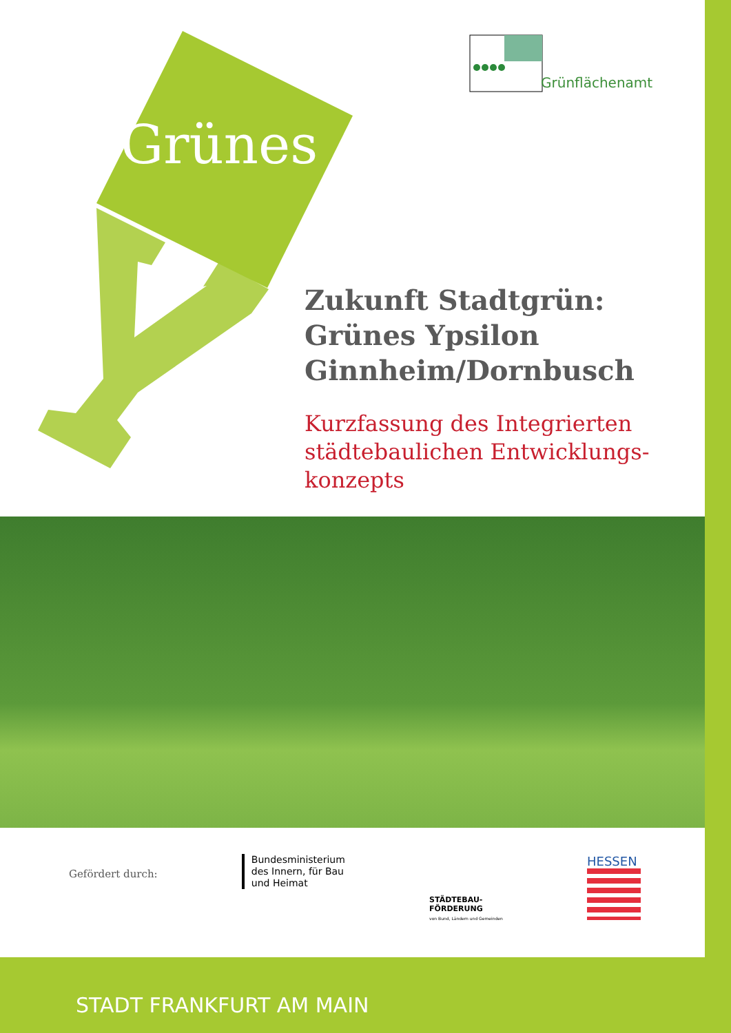Grünes
Grünflächenamt
Zukunft Stadtgrün:
Grünes Ypsilon
Ginnheim/Dornbusch
Kurzfassung des Integrierten städtebaulichen Entwicklungs-konzepts
Gefördert durch:
Bundesministerium
des Innern, für Bau
und Heimat
STÄDTEBAU-
FÖRDERUNG
von Bund, Ländern und Gemeinden
HESSEN
STADT FRANKFURT AM MAIN